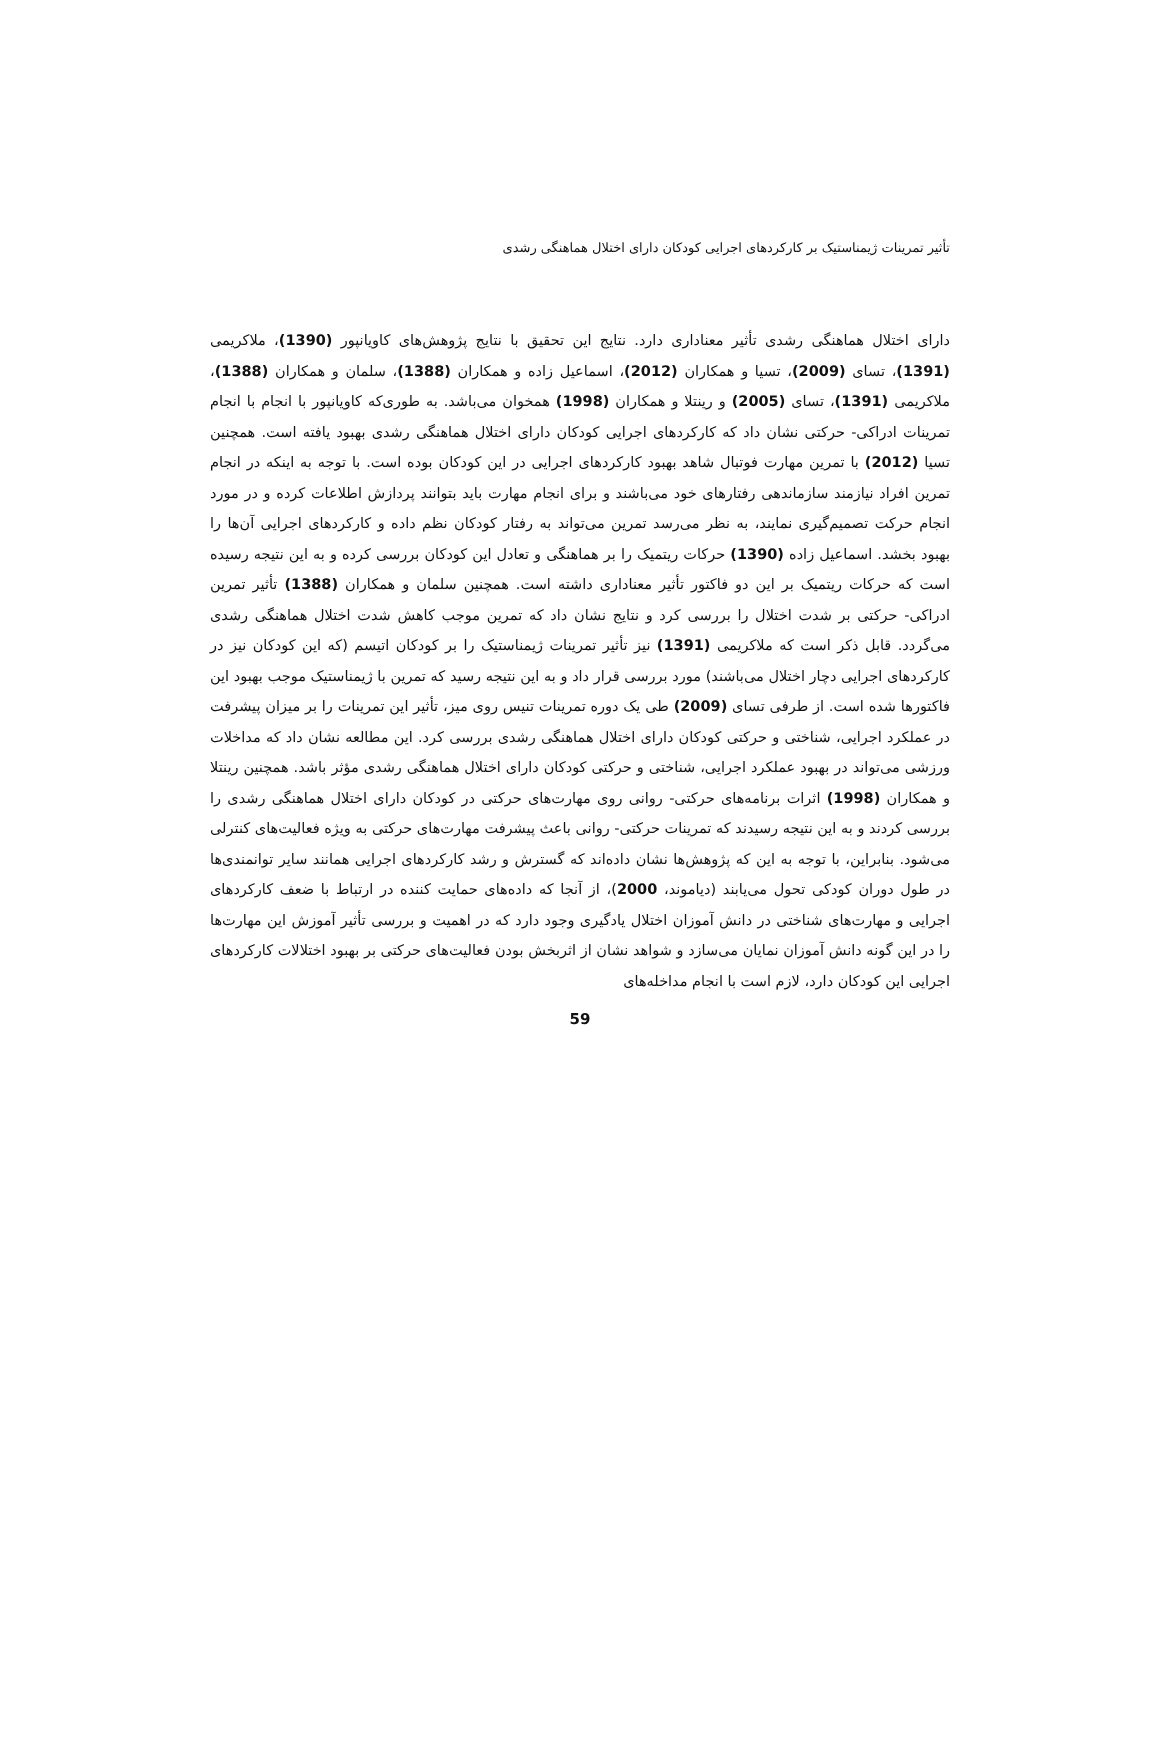تأثیر تمرینات ژیمناستیک بر کارکردهای اجرایی کودکان دارای اختلال هماهنگی رشدی
دارای اختلال هماهنگی رشدی تأثیر معناداری دارد. نتایج این تحقیق با نتایج پژوهش‌های کاویانپور (1390)، ملاکریمی (1391)، تسای (2009)، تسیا و همکاران (2012)، اسماعیل زاده و همکاران (1388)، سلمان و همکاران (1388)، ملاکریمی (1391)، تسای (2005) و رینتلا و همکاران (1998) همخوان می‌باشد. به طوری‌که کاویانپور با انجام با انجام تمرینات ادراکی- حرکتی نشان داد که کارکردهای اجرایی کودکان دارای اختلال هماهنگی رشدی بهبود یافته است. همچنین تسیا (2012) با تمرین مهارت فوتبال شاهد بهبود کارکردهای اجرایی در این کودکان بوده است. با توجه به اینکه در انجام تمرین افراد نیازمند سازماندهی رفتارهای خود می‌باشند و برای انجام مهارت باید بتوانند پردازش اطلاعات کرده و در مورد انجام حرکت تصمیم‌گیری نمایند، به نظر می‌رسد تمرین می‌تواند به رفتار کودکان نظم داده و کارکردهای اجرایی آن‌ها را بهبود بخشد. اسماعیل زاده (1390) حرکات ریتمیک را بر هماهنگی و تعادل این کودکان بررسی کرده و به این نتیجه رسیده است که حرکات ریتمیک بر این دو فاکتور تأثیر معناداری داشته است. همچنین سلمان و همکاران (1388) تأثیر تمرین ادراکی- حرکتی بر شدت اختلال را بررسی کرد و نتایج نشان داد که تمرین موجب کاهش شدت اختلال هماهنگی رشدی می‌گردد. قابل ذکر است که ملاکریمی (1391) نیز تأثیر تمرینات ژیمناستیک را بر کودکان اتیسم (که این کودکان نیز در کارکردهای اجرایی دچار اختلال می‌باشند) مورد بررسی قرار داد و به این نتیجه رسید که تمرین با ژیمناستیک موجب بهبود این فاکتورها شده است. از طرفی تسای (2009) طی یک دوره تمرینات تنیس روی میز، تأثیر این تمرینات را بر میزان پیشرفت در عملکرد اجرایی، شناختی و حرکتی کودکان دارای اختلال هماهنگی رشدی بررسی کرد. این مطالعه نشان داد که مداخلات ورزشی می‌تواند در بهبود عملکرد اجرایی، شناختی و حرکتی کودکان دارای اختلال هماهنگی رشدی مؤثر باشد. همچنین رینتلا و همکاران (1998) اثرات برنامه‌های حرکتی- روانی روی مهارت‌های حرکتی در کودکان دارای اختلال هماهنگی رشدی را بررسی کردند و به این نتیجه رسیدند که تمرینات حرکتی- روانی باعث پیشرفت مهارت‌های حرکتی به ویژه فعالیت‌های کنترلی می‌شود. بنابراین، با توجه به این که پژوهش‌ها نشان داده‌اند که گسترش و رشد کارکردهای اجرایی همانند سایر توانمندی‌ها در طول دوران کودکی تحول می‌یابند (دیاموند، 2000)، از آنجا که داده‌های حمایت کننده در ارتباط با ضعف کارکردهای اجرایی و مهارت‌های شناختی در دانش آموزان اختلال یادگیری وجود دارد که در اهمیت و بررسی تأثیر آموزش این مهارت‌ها را در این گونه دانش آموزان نمایان می‌سازد و شواهد نشان از اثربخش بودن فعالیت‌های حرکتی بر بهبود اختلالات کارکردهای اجرایی این کودکان دارد، لازم است با انجام مداخله‌های
59